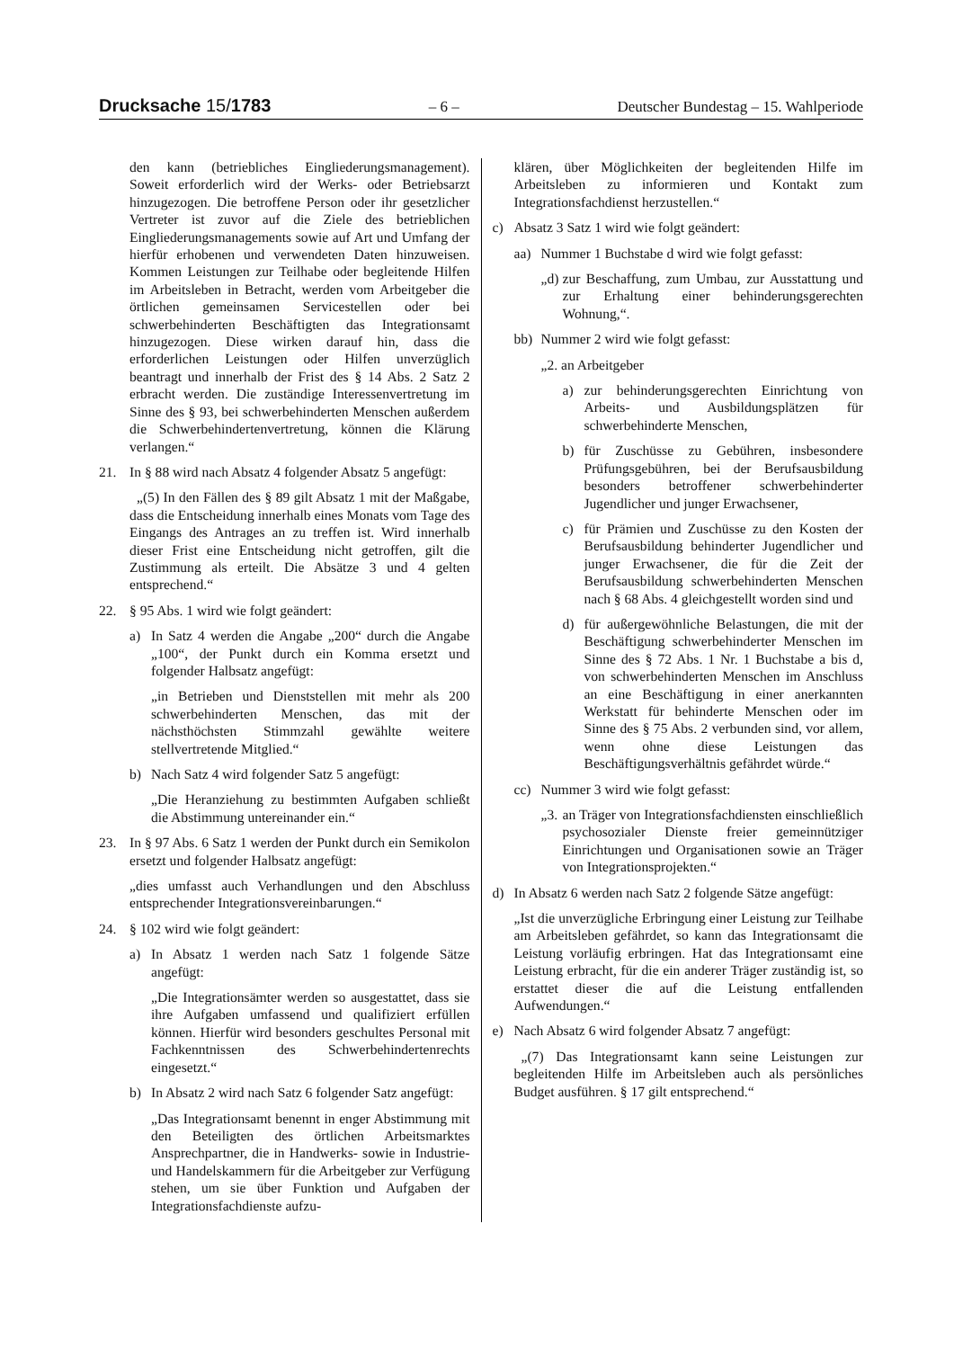Drucksache 15/1783 – 6 – Deutscher Bundestag – 15. Wahlperiode
den kann (betriebliches Eingliederungsmanagement). Soweit erforderlich wird der Werks- oder Betriebsarzt hinzugezogen. Die betroffene Person oder ihr gesetzlicher Vertreter ist zuvor auf die Ziele des betrieblichen Eingliederungsmanagements sowie auf Art und Umfang der hierfür erhobenen und verwendeten Daten hinzuweisen. Kommen Leistungen zur Teilhabe oder begleitende Hilfen im Arbeitsleben in Betracht, werden vom Arbeitgeber die örtlichen gemeinsamen Servicestellen oder bei schwerbehinderten Beschäftigten das Integrationsamt hinzugezogen. Diese wirken darauf hin, dass die erforderlichen Leistungen oder Hilfen unverzüglich beantragt und innerhalb der Frist des § 14 Abs. 2 Satz 2 erbracht werden. Die zuständige Interessenvertretung im Sinne des § 93, bei schwerbehinderten Menschen außerdem die Schwerbehindertenvertretung, können die Klärung verlangen.“
21. In § 88 wird nach Absatz 4 folgender Absatz 5 angefügt:
„(5) In den Fällen des § 89 gilt Absatz 1 mit der Maßgabe, dass die Entscheidung innerhalb eines Monats vom Tage des Eingangs des Antrages an zu treffen ist. Wird innerhalb dieser Frist eine Entscheidung nicht getroffen, gilt die Zustimmung als erteilt. Die Absätze 3 und 4 gelten entsprechend.“
22. § 95 Abs. 1 wird wie folgt geändert:
a) In Satz 4 werden die Angabe „200“ durch die Angabe „100“, der Punkt durch ein Komma ersetzt und folgender Halbsatz angefügt:
„in Betrieben und Dienststellen mit mehr als 200 schwerbehinderten Menschen, das mit der nächsthöchsten Stimmzahl gewählte weitere stellvertretende Mitglied.“
b) Nach Satz 4 wird folgender Satz 5 angefügt:
„Die Heranziehung zu bestimmten Aufgaben schließt die Abstimmung untereinander ein.“
23. In § 97 Abs. 6 Satz 1 werden der Punkt durch ein Semikolon ersetzt und folgender Halbsatz angefügt:
„dies umfasst auch Verhandlungen und den Abschluss entsprechender Integrationsvereinbarungen.“
24. § 102 wird wie folgt geändert:
a) In Absatz 1 werden nach Satz 1 folgende Sätze angefügt:
„Die Integrationsämter werden so ausgestattet, dass sie ihre Aufgaben umfassend und qualifiziert erfüllen können. Hierfür wird besonders geschultes Personal mit Fachkenntnissen des Schwerbehindertenrechts eingesetzt.“
b) In Absatz 2 wird nach Satz 6 folgender Satz angefügt:
„Das Integrationsamt benennt in enger Abstimmung mit den Beteiligten des örtlichen Arbeitsmarktes Ansprechpartner, die in Handwerks- sowie in Industrie- und Handelskammern für die Arbeitgeber zur Verfügung stehen, um sie über Funktion und Aufgaben der Integrationsfachdienste aufzu-
klären, über Möglichkeiten der begleitenden Hilfe im Arbeitsleben zu informieren und Kontakt zum Integrationsfachdienst herzustellen.“
c) Absatz 3 Satz 1 wird wie folgt geändert:
aa) Nummer 1 Buchstabe d wird wie folgt gefasst:
„d) zur Beschaffung, zum Umbau, zur Ausstattung und zur Erhaltung einer behinderungsgerechten Wohnung,“.
bb) Nummer 2 wird wie folgt gefasst:
„2. an Arbeitgeber
a) zur behinderungsgerechten Einrichtung von Arbeits- und Ausbildungsplätzen für schwerbehinderte Menschen,
b) für Zuschüsse zu Gebühren, insbesondere Prüfungsgebühren, bei der Berufsausbildung besonders betroffener schwerbehinderter Jugendlicher und junger Erwachsener,
c) für Prämien und Zuschüsse zu den Kosten der Berufsausbildung behinderter Jugendlicher und junger Erwachsener, die für die Zeit der Berufsausbildung schwerbehinderten Menschen nach § 68 Abs. 4 gleichgestellt worden sind und
d) für außergewöhnliche Belastungen, die mit der Beschäftigung schwerbehinderter Menschen im Sinne des § 72 Abs. 1 Nr. 1 Buchstabe a bis d, von schwerbehinderten Menschen im Anschluss an eine Beschäftigung in einer anerkannten Werkstatt für behinderte Menschen oder im Sinne des § 75 Abs. 2 verbunden sind, vor allem, wenn ohne diese Leistungen das Beschäftigungsverhältnis gefährdet würde.“
cc) Nummer 3 wird wie folgt gefasst:
„3. an Träger von Integrationsfachdiensten einschließlich psychosozialer Dienste freier gemeinnütziger Einrichtungen und Organisationen sowie an Träger von Integrationsprojekten.“
d) In Absatz 6 werden nach Satz 2 folgende Sätze angefügt:
„Ist die unverzügliche Erbringung einer Leistung zur Teilhabe am Arbeitsleben gefährdet, so kann das Integrationsamt die Leistung vorläufig erbringen. Hat das Integrationsamt eine Leistung erbracht, für die ein anderer Träger zuständig ist, so erstattet dieser die auf die Leistung entfallenden Aufwendungen.“
e) Nach Absatz 6 wird folgender Absatz 7 angefügt:
„(7) Das Integrationsamt kann seine Leistungen zur begleitenden Hilfe im Arbeitsleben auch als persönliches Budget ausführen. § 17 gilt entsprechend.“